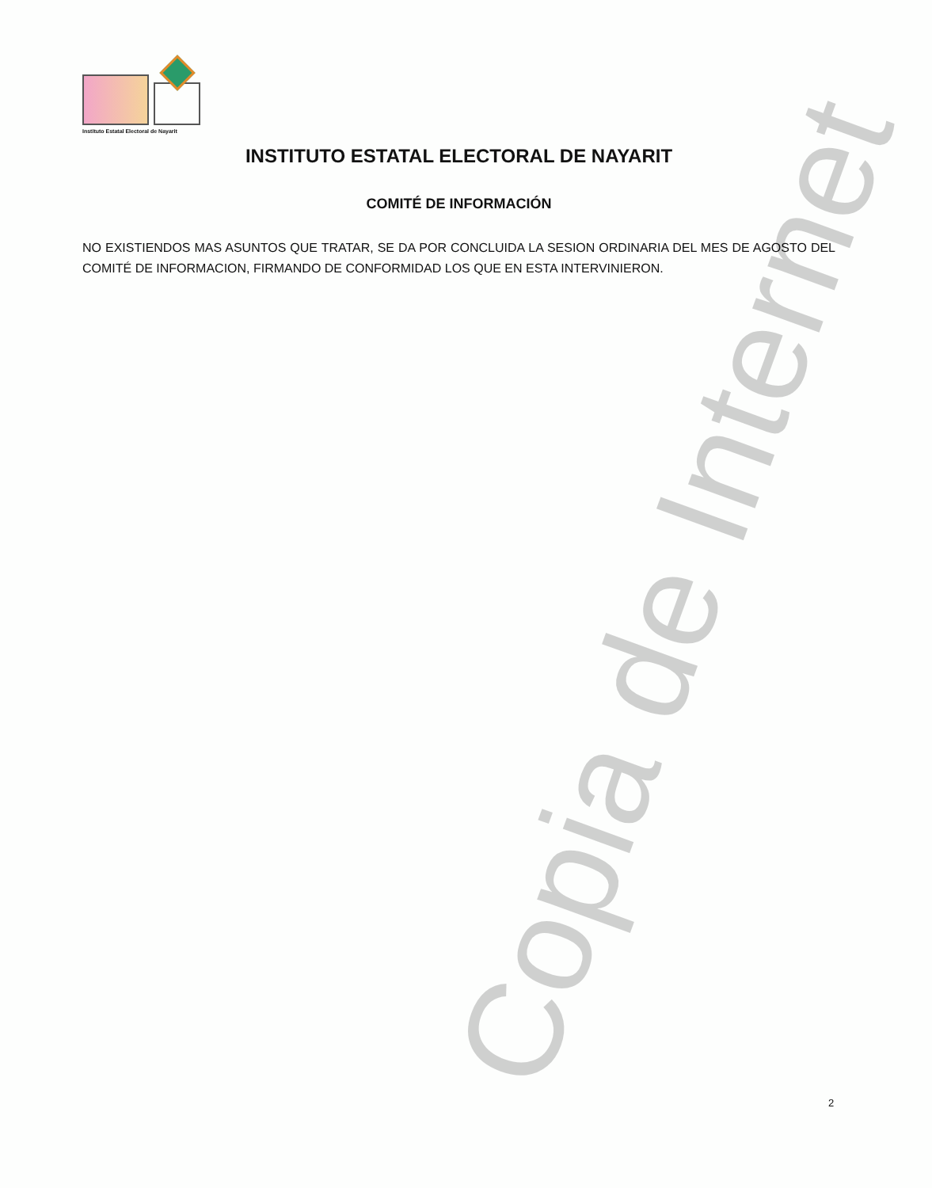Instituto Estatal Electoral de Nayarit
INSTITUTO ESTATAL ELECTORAL DE NAYARIT
COMITÉ DE INFORMACIÓN
NO EXISTIENDOS MAS ASUNTOS QUE TRATAR, SE DA POR CONCLUIDA LA SESION ORDINARIA DEL MES DE AGOSTO DEL COMITÉ DE INFORMACION, FIRMANDO DE CONFORMIDAD LOS QUE EN ESTA INTERVINIERON.
2
Copia de Internet